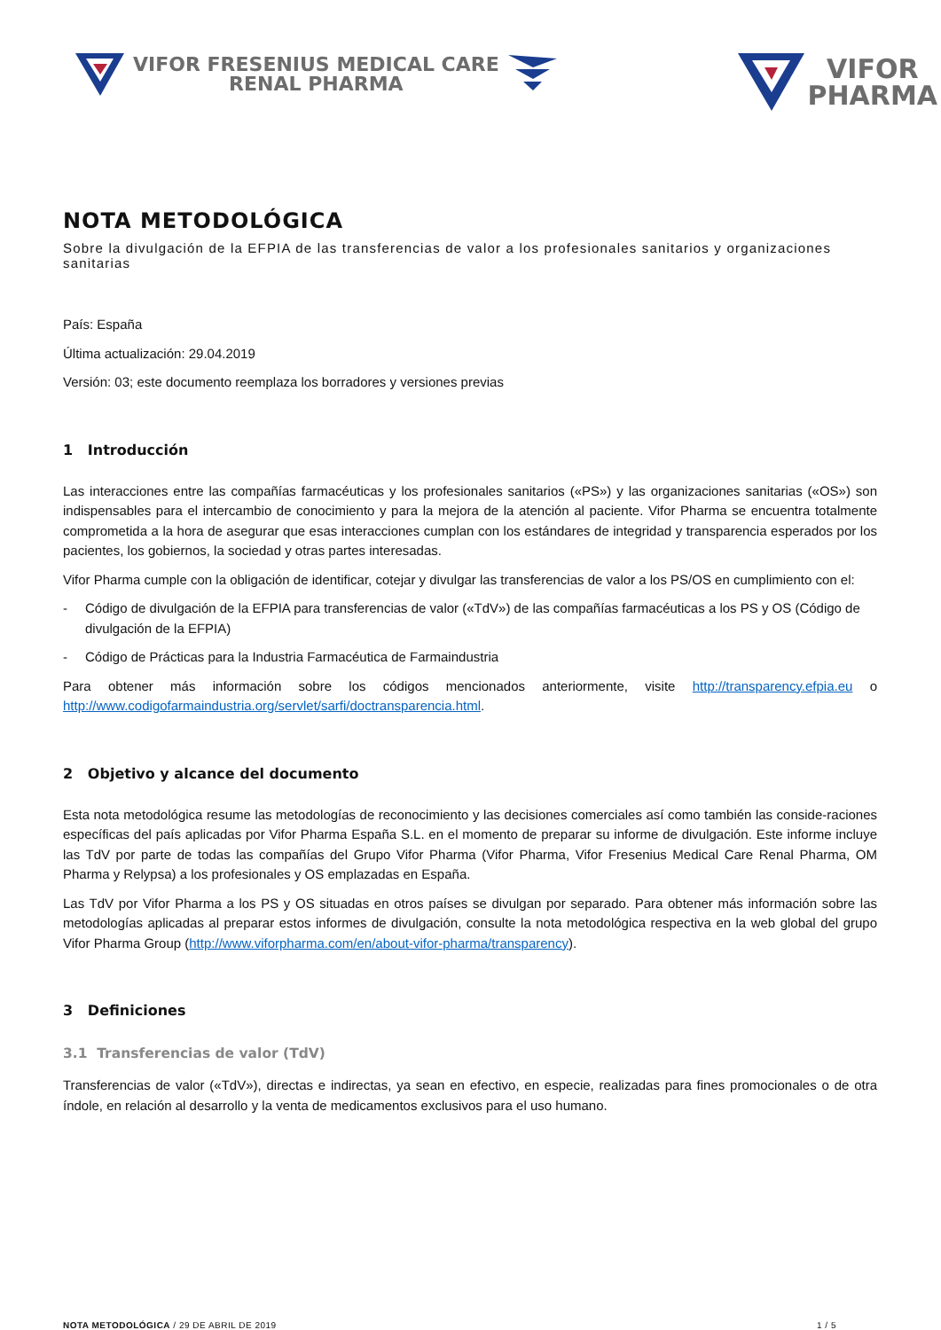VIFOR FRESENIUS MEDICAL CARE
RENAL PHARMA
VIFOR
PHARMA
NOTA METODOLÓGICA
Sobre la divulgación de la EFPIA de las transferencias de valor a los profesionales sanitarios y organizaciones sanitarias
País: España
Última actualización: 29.04.2019
Versión: 03; este documento reemplaza los borradores y versiones previas
1 Introducción
Las interacciones entre las compañías farmacéuticas y los profesionales sanitarios («PS») y las organizaciones sanitarias («OS») son indispensables para el intercambio de conocimiento y para la mejora de la atención al paciente. Vifor Pharma se encuentra totalmente comprometida a la hora de asegurar que esas interacciones cumplan con los estándares de integridad y transparencia esperados por los pacientes, los gobiernos, la sociedad y otras partes interesadas.
Vifor Pharma cumple con la obligación de identificar, cotejar y divulgar las transferencias de valor a los PS/OS en cumplimiento con el:
- Código de divulgación de la EFPIA para transferencias de valor («TdV») de las compañías farmacéuticas a los PS y OS (Código de divulgación de la EFPIA)
- Código de Prácticas para la Industria Farmacéutica de Farmaindustria
Para obtener más información sobre los códigos mencionados anteriormente, visite http://transparency.efpia.eu o http://www.codigofarmaindustria.org/servlet/sarfi/doctransparencia.html.
2 Objetivo y alcance del documento
Esta nota metodológica resume las metodologías de reconocimiento y las decisiones comerciales así como también las conside-raciones específicas del país aplicadas por Vifor Pharma España S.L. en el momento de preparar su informe de divulgación. Este informe incluye las TdV por parte de todas las compañías del Grupo Vifor Pharma (Vifor Pharma, Vifor Fresenius Medical Care Renal Pharma, OM Pharma y Relypsa) a los profesionales y OS emplazadas en España.
Las TdV por Vifor Pharma a los PS y OS situadas en otros países se divulgan por separado. Para obtener más información sobre las metodologías aplicadas al preparar estos informes de divulgación, consulte la nota metodológica respectiva en la web global del grupo Vifor Pharma Group (http://www.viforpharma.com/en/about-vifor-pharma/transparency).
3 Definiciones
3.1 Transferencias de valor (TdV)
Transferencias de valor («TdV»), directas e indirectas, ya sean en efectivo, en especie, realizadas para fines promocionales o de otra índole, en relación al desarrollo y la venta de medicamentos exclusivos para el uso humano.
NOTA METODOLÓGICA / 29 DE ABRIL DE 2019 1 / 5